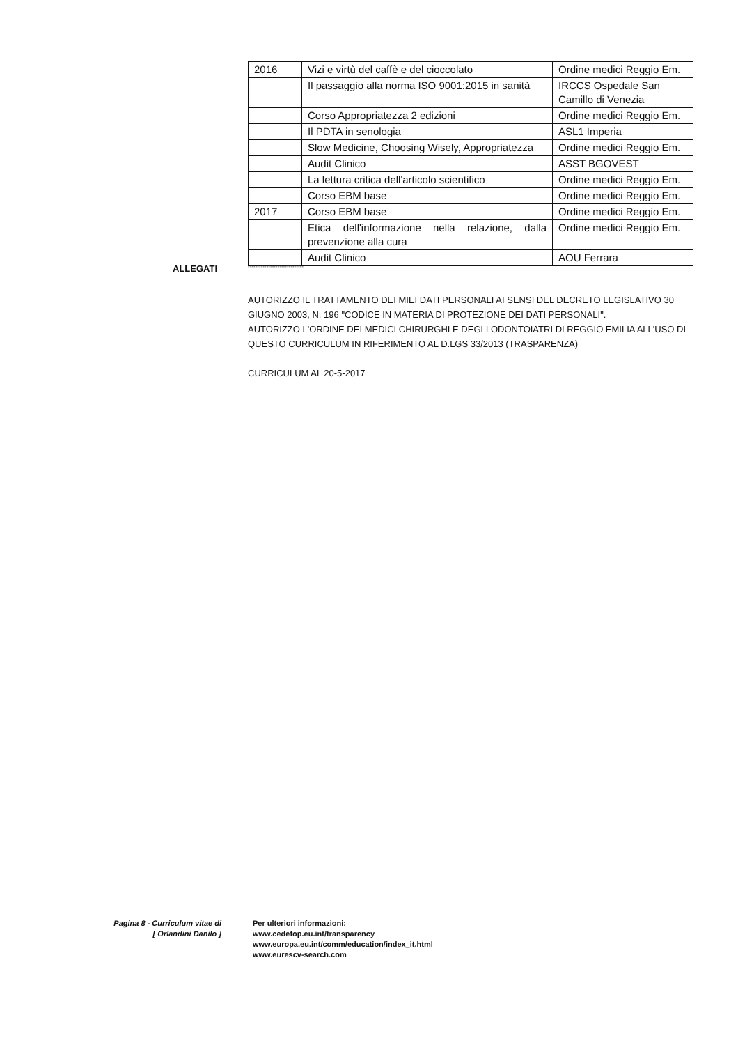| 2016 | Vizi e virtù del caffè e del cioccolato | Ordine medici Reggio Em. |
| | Il passaggio alla norma ISO 9001:2015 in sanità | IRCCS Ospedale San Camillo di Venezia |
| | Corso Appropriatezza 2 edizioni | Ordine medici Reggio Em. |
| | Il PDTA in senologia | ASL1 Imperia |
| | Slow Medicine, Choosing Wisely, Appropriatezza | Ordine medici Reggio Em. |
| | Audit Clinico | ASST BGOVEST |
| | La lettura critica dell'articolo scientifico | Ordine medici Reggio Em. |
| | Corso EBM base | Ordine medici Reggio Em. |
| 2017 | Corso EBM base | Ordine medici Reggio Em. |
| | Etica dell'informazione nella relazione, dalla prevenzione alla cura | Ordine medici Reggio Em. |
| | Audit Clinico | AOU Ferrara |
ALLEGATI ------------------------------
AUTORIZZO IL TRATTAMENTO DEI MIEI DATI PERSONALI AI SENSI DEL DECRETO LEGISLATIVO 30 GIUGNO 2003, N. 196 "CODICE IN MATERIA DI PROTEZIONE DEI DATI PERSONALI".
AUTORIZZO L'ORDINE DEI MEDICI CHIRURGHI E DEGLI ODONTOIATRI DI REGGIO EMILIA ALL'USO DI QUESTO CURRICULUM IN RIFERIMENTO AL D.LGS 33/2013 (TRASPARENZA)
CURRICULUM AL 20-5-2017
Pagina 8 - Curriculum vitae di
[ Orlandini Danilo ]
Per ulteriori informazioni:
www.cedefop.eu.int/transparency
www.europa.eu.int/comm/education/index_it.html
www.eurescv-search.com